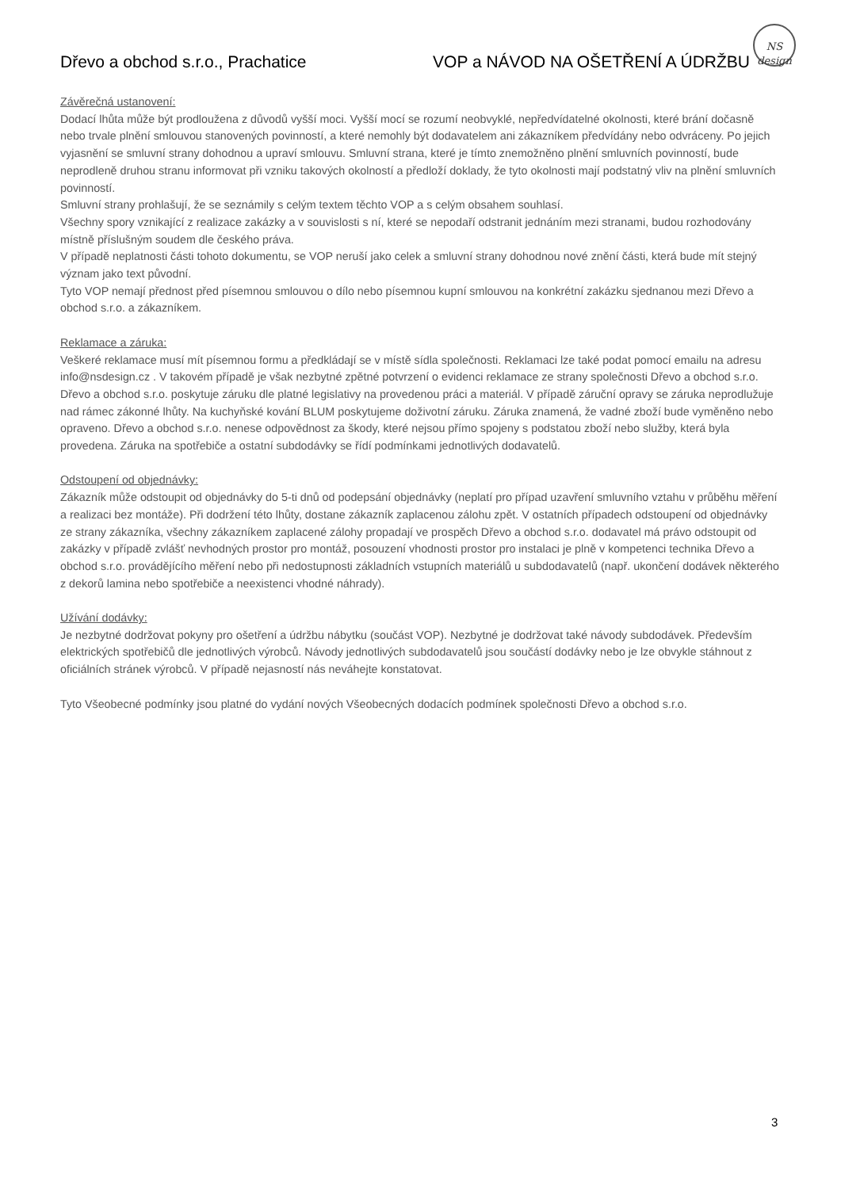Dřevo a obchod s.r.o., Prachatice VOP a NÁVOD NA OŠETŘENÍ A ÚDRŽBU
NS
design
Závěrečná ustanovení:
Dodací lhůta může být prodloužena z důvodů vyšší moci. Vyšší mocí se rozumí neobvyklé, nepředvídatelné okolnosti, které brání dočasně nebo trvale plnění smlouvou stanovených povinností, a které nemohly být dodavatelem ani zákazníkem předvídány nebo odvráceny. Po jejich vyjasnění se smluvní strany dohodnou a upraví smlouvu. Smluvní strana, které je tímto znemožněno plnění smluvních povinností, bude neprodleně druhou stranu informovat při vzniku takových okolností a předloží doklady, že tyto okolnosti mají podstatný vliv na plnění smluvních povinností.
Smluvní strany prohlašují, že se seznámily s celým textem těchto VOP a s celým obsahem souhlasí.
Všechny spory vznikající z realizace zakázky a v souvislosti s ní, které se nepodaří odstranit jednáním mezi stranami, budou rozhodovány místně příslušným soudem dle českého práva.
V případě neplatnosti části tohoto dokumentu, se VOP neruší jako celek a smluvní strany dohodnou nové znění části, která bude mít stejný význam jako text původní.
Tyto VOP nemají přednost před písemnou smlouvou o dílo nebo písemnou kupní smlouvou na konkrétní zakázku sjednanou mezi Dřevo a obchod s.r.o. a zákazníkem.
Reklamace a záruka:
Veškeré reklamace musí mít písemnou formu a předkládají se v místě sídla společnosti. Reklamaci lze také podat pomocí emailu na adresu info@nsdesign.cz . V takovém případě je však nezbytné zpětné potvrzení o evidenci reklamace ze strany společnosti Dřevo a obchod s.r.o.
Dřevo a obchod s.r.o. poskytuje záruku dle platné legislativy na provedenou práci a materiál. V případě záruční opravy se záruka neprodlužuje nad rámec zákonné lhůty. Na kuchyňské kování BLUM poskytujeme doživotní záruku. Záruka znamená, že vadné zboží bude vyměněno nebo opraveno. Dřevo a obchod s.r.o. nenese odpovědnost za škody, které nejsou přímo spojeny s podstatou zboží nebo služby, která byla provedena. Záruka na spotřebiče a ostatní subdodávky se řídí podmínkami jednotlivých dodavatelů.
Odstoupení od objednávky:
Zákazník může odstoupit od objednávky do 5-ti dnů od podepsání objednávky (neplatí pro případ uzavření smluvního vztahu v průběhu měření a realizaci bez montáže). Při dodržení této lhůty, dostane zákazník zaplacenou zálohu zpět. V ostatních případech odstoupení od objednávky ze strany zákazníka, všechny zákazníkem zaplacené zálohy propadají ve prospěch Dřevo a obchod s.r.o. dodavatel má právo odstoupit od zakázky v případě zvlášť nevhodných prostor pro montáž, posouzení vhodnosti prostor pro instalaci je plně v kompetenci technika Dřevo a obchod s.r.o. provádějícího měření nebo při nedostupnosti základních vstupních materiálů u subdodavatelů (např. ukončení dodávek některého z dekorů lamina nebo spotřebiče a neexistenci vhodné náhrady).
Užívání dodávky:
Je nezbytné dodržovat pokyny pro ošetření a údržbu nábytku (součást VOP). Nezbytné je dodržovat také návody subdodávek. Především elektrických spotřebičů dle jednotlivých výrobců. Návody jednotlivých subdodavatelů jsou součástí dodávky nebo je lze obvykle stáhnout z oficiálních stránek výrobců. V případě nejasností nás neváhejte konstatovat.
Tyto Všeobecné podmínky jsou platné do vydání nových Všeobecných dodacích podmínek společnosti Dřevo a obchod s.r.o.
3